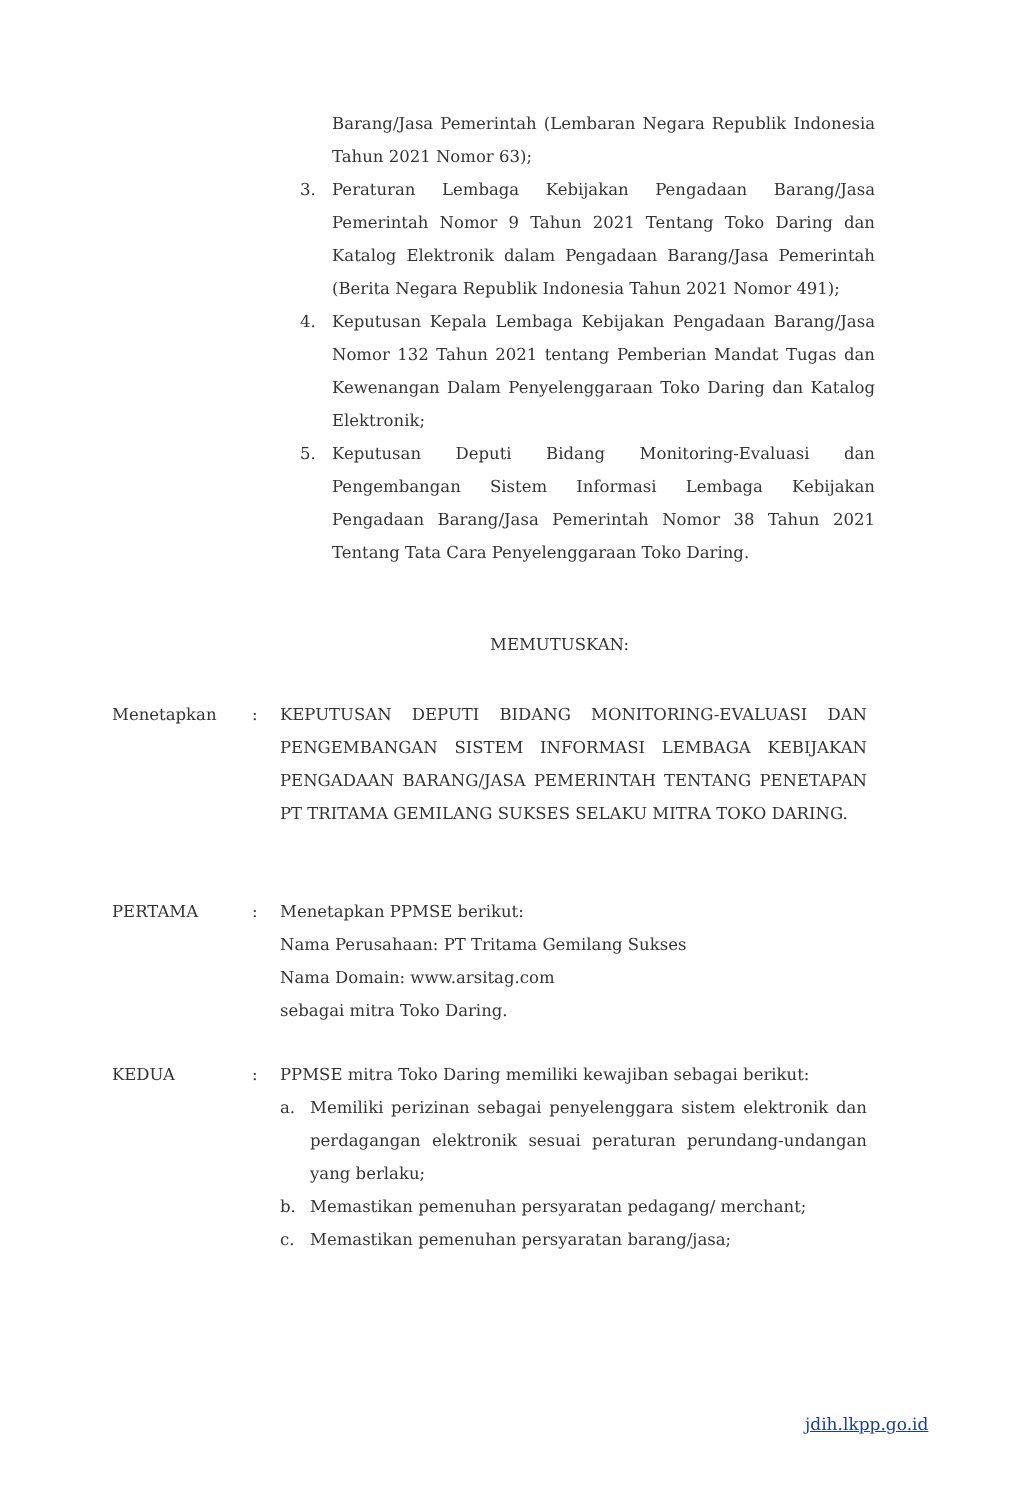Barang/Jasa Pemerintah (Lembaran Negara Republik Indonesia Tahun 2021 Nomor 63);
3. Peraturan Lembaga Kebijakan Pengadaan Barang/Jasa Pemerintah Nomor 9 Tahun 2021 Tentang Toko Daring dan Katalog Elektronik dalam Pengadaan Barang/Jasa Pemerintah (Berita Negara Republik Indonesia Tahun 2021 Nomor 491);
4. Keputusan Kepala Lembaga Kebijakan Pengadaan Barang/Jasa Nomor 132 Tahun 2021 tentang Pemberian Mandat Tugas dan Kewenangan Dalam Penyelenggaraan Toko Daring dan Katalog Elektronik;
5. Keputusan Deputi Bidang Monitoring-Evaluasi dan Pengembangan Sistem Informasi Lembaga Kebijakan Pengadaan Barang/Jasa Pemerintah Nomor 38 Tahun 2021 Tentang Tata Cara Penyelenggaraan Toko Daring.
MEMUTUSKAN:
Menetapkan: KEPUTUSAN DEPUTI BIDANG MONITORING-EVALUASI DAN PENGEMBANGAN SISTEM INFORMASI LEMBAGA KEBIJAKAN PENGADAAN BARANG/JASA PEMERINTAH TENTANG PENETAPAN PT TRITAMA GEMILANG SUKSES SELAKU MITRA TOKO DARING.
PERTAMA: Menetapkan PPMSE berikut:
Nama Perusahaan: PT Tritama Gemilang Sukses
Nama Domain: www.arsitag.com
sebagai mitra Toko Daring.
KEDUA: PPMSE mitra Toko Daring memiliki kewajiban sebagai berikut:
a. Memiliki perizinan sebagai penyelenggara sistem elektronik dan perdagangan elektronik sesuai peraturan perundang-undangan yang berlaku;
b. Memastikan pemenuhan persyaratan pedagang/ merchant;
c. Memastikan pemenuhan persyaratan barang/jasa;
jdih.lkpp.go.id